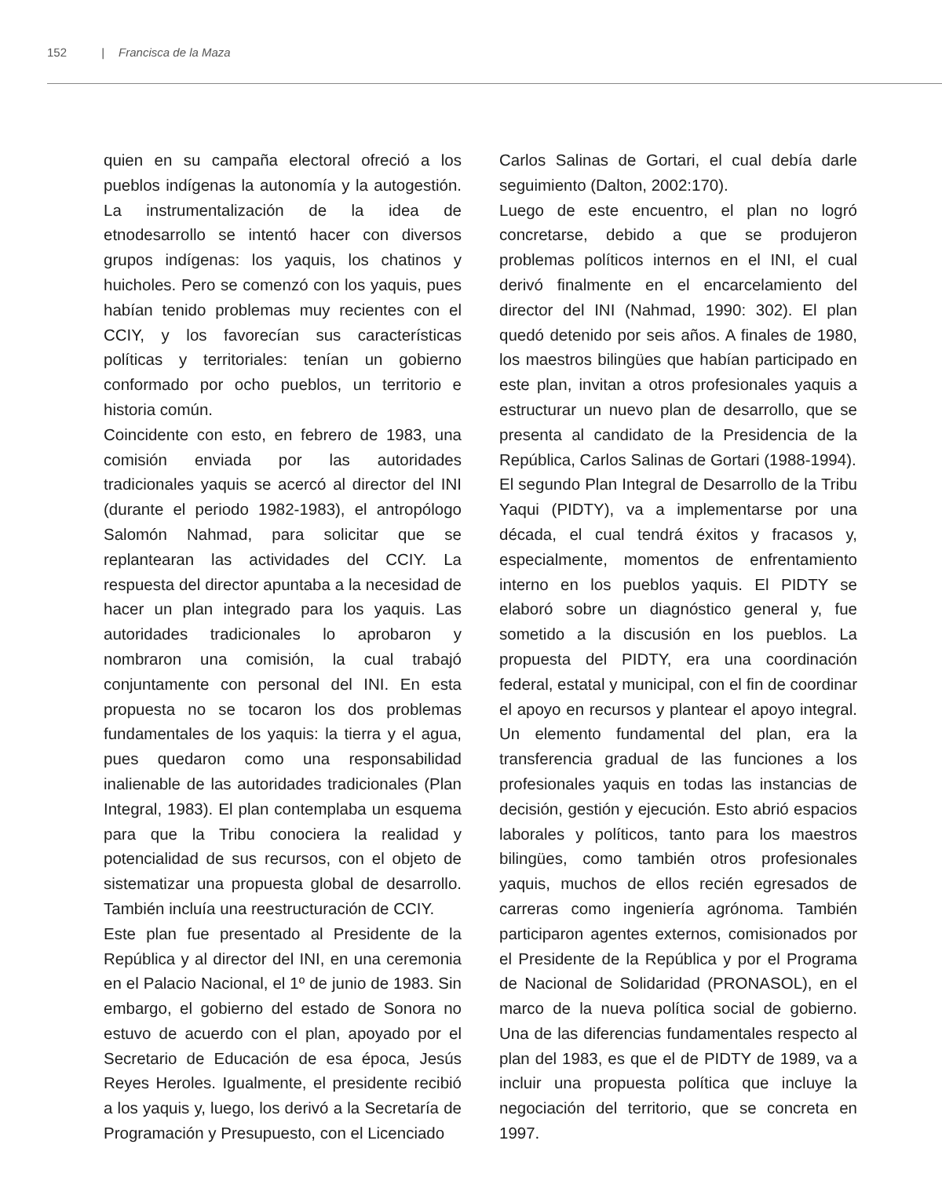152 | Francisca de la Maza
quien en su campaña electoral ofreció a los pueblos indígenas la autonomía y la autogestión. La instrumentalización de la idea de etnodesarrollo se intentó hacer con diversos grupos indígenas: los yaquis, los chatinos y huicholes. Pero se comenzó con los yaquis, pues habían tenido problemas muy recientes con el CCIY, y los favorecían sus características políticas y territoriales: tenían un gobierno conformado por ocho pueblos, un territorio e historia común.
Coincidente con esto, en febrero de 1983, una comisión enviada por las autoridades tradicionales yaquis se acercó al director del INI (durante el periodo 1982-1983), el antropólogo Salomón Nahmad, para solicitar que se replantearan las actividades del CCIY. La respuesta del director apuntaba a la necesidad de hacer un plan integrado para los yaquis. Las autoridades tradicionales lo aprobaron y nombraron una comisión, la cual trabajó conjuntamente con personal del INI. En esta propuesta no se tocaron los dos problemas fundamentales de los yaquis: la tierra y el agua, pues quedaron como una responsabilidad inalienable de las autoridades tradicionales (Plan Integral, 1983). El plan contemplaba un esquema para que la Tribu conociera la realidad y potencialidad de sus recursos, con el objeto de sistematizar una propuesta global de desarrollo. También incluía una reestructuración de CCIY.
Este plan fue presentado al Presidente de la República y al director del INI, en una ceremonia en el Palacio Nacional, el 1º de junio de 1983. Sin embargo, el gobierno del estado de Sonora no estuvo de acuerdo con el plan, apoyado por el Secretario de Educación de esa época, Jesús Reyes Heroles. Igualmente, el presidente recibió a los yaquis y, luego, los derivó a la Secretaría de Programación y Presupuesto, con el Licenciado
Carlos Salinas de Gortari, el cual debía darle seguimiento (Dalton, 2002:170).
Luego de este encuentro, el plan no logró concretarse, debido a que se produjeron problemas políticos internos en el INI, el cual derivó finalmente en el encarcelamiento del director del INI (Nahmad, 1990: 302). El plan quedó detenido por seis años. A finales de 1980, los maestros bilingües que habían participado en este plan, invitan a otros profesionales yaquis a estructurar un nuevo plan de desarrollo, que se presenta al candidato de la Presidencia de la República, Carlos Salinas de Gortari (1988-1994).
El segundo Plan Integral de Desarrollo de la Tribu Yaqui (PIDTY), va a implementarse por una década, el cual tendrá éxitos y fracasos y, especialmente, momentos de enfrentamiento interno en los pueblos yaquis. El PIDTY se elaboró sobre un diagnóstico general y, fue sometido a la discusión en los pueblos. La propuesta del PIDTY, era una coordinación federal, estatal y municipal, con el fin de coordinar el apoyo en recursos y plantear el apoyo integral. Un elemento fundamental del plan, era la transferencia gradual de las funciones a los profesionales yaquis en todas las instancias de decisión, gestión y ejecución. Esto abrió espacios laborales y políticos, tanto para los maestros bilingües, como también otros profesionales yaquis, muchos de ellos recién egresados de carreras como ingeniería agrónoma. También participaron agentes externos, comisionados por el Presidente de la República y por el Programa de Nacional de Solidaridad (PRONASOL), en el marco de la nueva política social de gobierno. Una de las diferencias fundamentales respecto al plan del 1983, es que el de PIDTY de 1989, va a incluir una propuesta política que incluye la negociación del territorio, que se concreta en 1997.